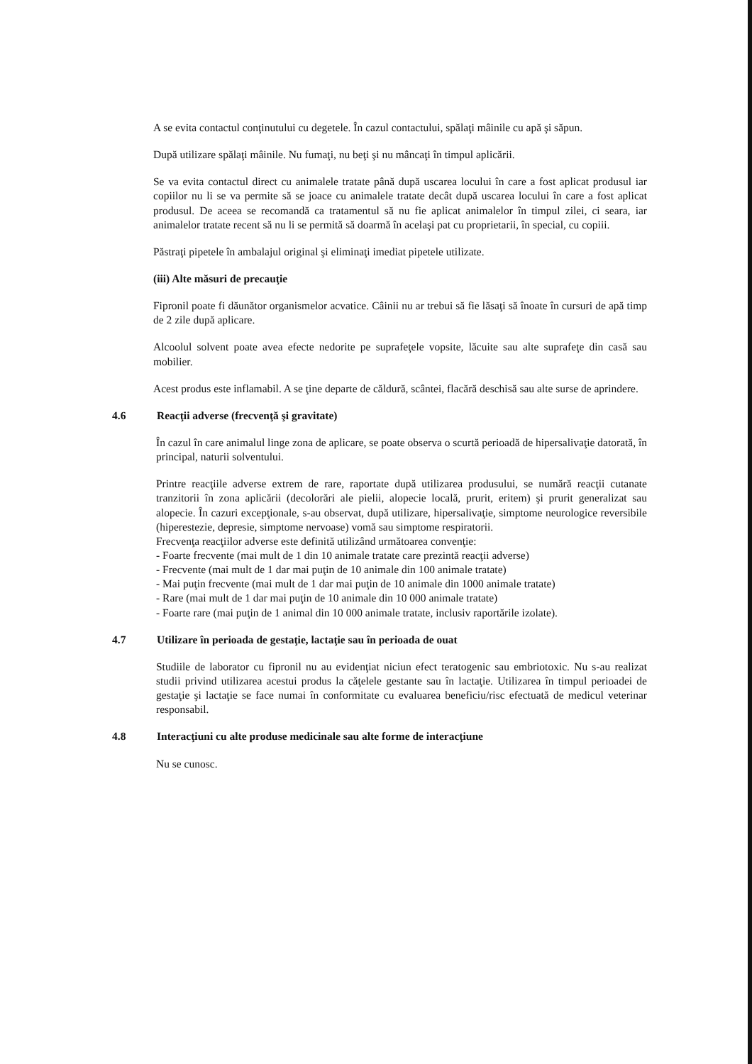A se evita contactul conţinutului cu degetele. În cazul contactului, spălaţi mâinile cu apă şi săpun.
După utilizare spălaţi mâinile. Nu fumaţi, nu beţi şi nu mâncaţi în timpul aplicării.
Se va evita contactul direct cu animalele tratate până după uscarea locului în care a fost aplicat produsul iar copiilor nu li se va permite să se joace cu animalele tratate decât după uscarea locului în care a fost aplicat produsul. De aceea se recomandă ca tratamentul să nu fie aplicat animalelor în timpul zilei, ci seara, iar animalelor tratate recent să nu li se permită să doarmă în acelaşi pat cu proprietarii, în special, cu copiii.
Păstraţi pipetele în ambalajul original şi eliminaţi imediat pipetele utilizate.
(iii) Alte măsuri de precauţie
Fipronil poate fi dăunător organismelor acvatice. Câinii nu ar trebui să fie lăsaţi să înoate în cursuri de apă timp de 2 zile după aplicare.
Alcoolul solvent poate avea efecte nedorite pe suprafeţele vopsite, lăcuite sau alte suprafeţe din casă sau mobilier.
Acest produs este inflamabil. A se ţine departe de căldură, scântei, flacără deschisă sau alte surse de aprindere.
4.6 Reacţii adverse (frecvenţă şi gravitate)
În cazul în care animalul linge zona de aplicare, se poate observa o scurtă perioadă de hipersalivaţie datorată, în principal, naturii solventului.
Printre reacţiile adverse extrem de rare, raportate după utilizarea produsului, se numără reacţii cutanate tranzitorii în zona aplicării (decolorări ale pielii, alopecie locală, prurit, eritem) şi prurit generalizat sau alopecie. În cazuri excepţionale, s-au observat, după utilizare, hipersalivaţie, simptome neurologice reversibile (hiperestezie, depresie, simptome nervoase) vomă sau simptome respiratorii.
Frecvenţa reacţiilor adverse este definită utilizând următoarea convenţie:
- Foarte frecvente (mai mult de 1 din 10 animale tratate care prezintă reacţii adverse)
- Frecvente (mai mult de 1 dar mai puţin de 10 animale din 100 animale tratate)
- Mai puţin frecvente (mai mult de 1 dar mai puţin de 10 animale din 1000 animale tratate)
- Rare (mai mult de 1 dar mai puţin de 10 animale din 10 000 animale tratate)
- Foarte rare (mai puţin de 1 animal din 10 000 animale tratate, inclusiv raportările izolate).
4.7 Utilizare în perioada de gestaţie, lactaţie sau în perioada de ouat
Studiile de laborator cu fipronil nu au evidenţiat niciun efect teratogenic sau embriotoxic. Nu s-au realizat studii privind utilizarea acestui produs la căţelele gestante sau în lactaţie. Utilizarea în timpul perioadei de gestaţie şi lactaţie se face numai în conformitate cu evaluarea beneficiu/risc efectuată de medicul veterinar responsabil.
4.8 Interacţiuni cu alte produse medicinale sau alte forme de interacţiune
Nu se cunosc.